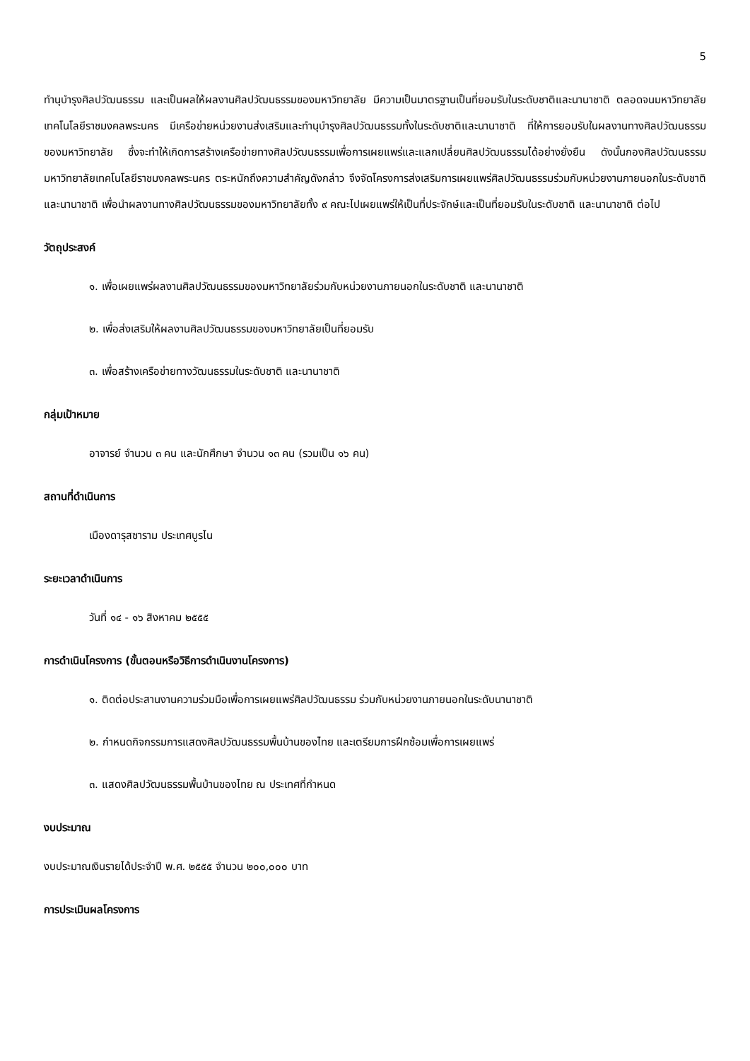5
ทำนุบำรุงศิลปวัฒนธรรม และเป็นผลให้ผลงานศิลปวัฒนธรรมของมหาวิทยาลัย มีความเป็นมาตรฐานเป็นที่ยอมรับในระดับชาติและนานาชาติ ตลอดจนมหาวิทยาลัยเทคโนโลยีราชมงคลพระนคร มีเครือข่ายหน่วยงานส่งเสริมและทำนุบำรุงศิลปวัฒนธรรมทั้งในระดับชาติและนานาชาติ ที่ให้การยอมรับในผลงานทางศิลปวัฒนธรรมของมหาวิทยาลัย ซึ่งจะทำให้เกิดการสร้างเครือข่ายทางศิลปวัฒนธรรมเพื่อการเผยแพร่และแลกเปลี่ยนศิลปวัฒนธรรมได้อย่างยั่งยืน ดังนั้นกองศิลปวัฒนธรรมมหาวิทยาลัยเทคโนโลยีราชมงคลพระนคร ตระหนักถึงความสำคัญดังกล่าว จึงจัดโครงการส่งเสริมการเผยแพร่ศิลปวัฒนธรรมร่วมกับหน่วยงานภายนอกในระดับชาติและนานาชาติ เพื่อนำผลงานทางศิลปวัฒนธรรมของมหาวิทยาลัยทั้ง ๙ คณะไปเผยแพร่ให้เป็นที่ประจักษ์และเป็นที่ยอมรับในระดับชาติ และนานาชาติ ต่อไป
วัตถุประสงค์
๑. เพื่อเผยแพร่ผลงานศิลปวัฒนธรรมของมหาวิทยาลัยร่วมกับหน่วยงานภายนอกในระดับชาติ และนานาชาติ
๒. เพื่อส่งเสริมให้ผลงานศิลปวัฒนธรรมของมหาวิทยาลัยเป็นที่ยอมรับ
๓. เพื่อสร้างเครือข่ายทางวัฒนธรรมในระดับชาติ และนานาชาติ
กลุ่มเป้าหมาย
อาจารย์ จำนวน ๓ คน และนักศึกษา จำนวน ๑๓ คน (รวมเป็น ๑๖ คน)
สถานที่ดำเนินการ
เมืองดารุสซาราม ประเทศบูรไน
ระยะเวลาดำเนินการ
วันที่ ๑๔ - ๑๖ สิงหาคม ๒๕๕๕
การดำเนินโครงการ (ขั้นตอนหรือวิธีการดำเนินงานโครงการ)
๑. ติดต่อประสานงานความร่วมมือเพื่อการเผยแพร่ศิลปวัฒนธรรม ร่วมกับหน่วยงานภายนอกในระดับนานาชาติ
๒. กำหนดกิจกรรมการแสดงศิลปวัฒนธรรมพื้นบ้านของไทย และเตรียมการฝึกซ้อมเพื่อการเผยแพร่
๓. แสดงศิลปวัฒนธรรมพื้นบ้านของไทย ณ ประเทศที่กำหนด
งบประมาณ
งบประมาณเงินรายได้ประจำปี พ.ศ. ๒๕๕๕ จำนวน ๒๐๐,๐๐๐ บาท
การประเมินผลโครงการ